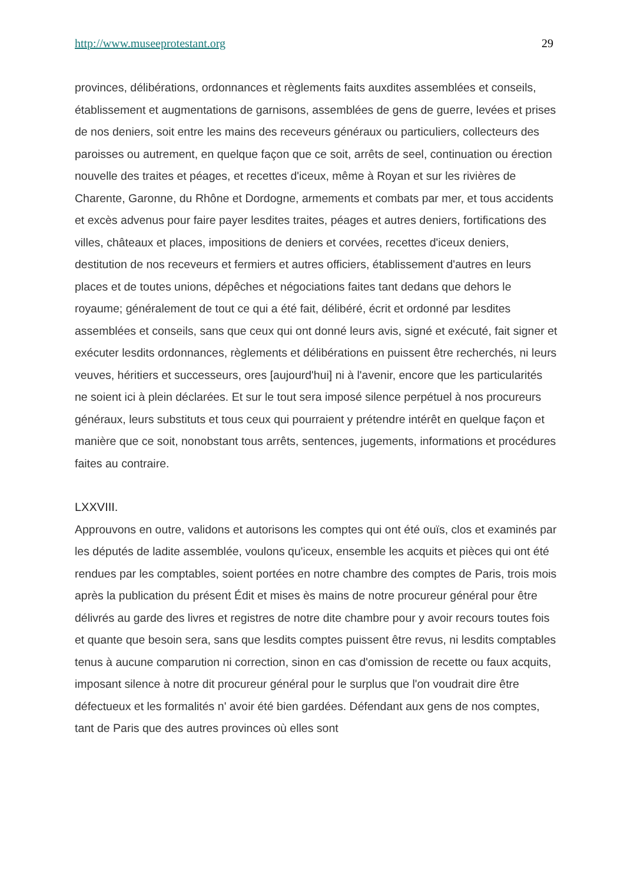http://www.museeprotestant.org 29
provinces, délibérations, ordonnances et règlements faits auxdites assemblées et conseils, établissement et augmentations de garnisons, assemblées de gens de guerre, levées et prises de nos deniers, soit entre les mains des receveurs généraux ou particuliers, collecteurs des paroisses ou autrement, en quelque façon que ce soit, arrêts de seel, continuation ou érection nouvelle des traites et péages, et recettes d'iceux, même à Royan et sur les rivières de Charente, Garonne, du Rhône et Dordogne, armements et combats par mer, et tous accidents et excès advenus pour faire payer lesdites traites, péages et autres deniers, fortifications des villes, châteaux et places, impositions de deniers et corvées, recettes d'iceux deniers, destitution de nos receveurs et fermiers et autres officiers, établissement d'autres en leurs places et de toutes unions, dépêches et négociations faites tant dedans que dehors le royaume; généralement de tout ce qui a été fait, délibéré, écrit et ordonné par lesdites assemblées et conseils, sans que ceux qui ont donné leurs avis, signé et exécuté, fait signer et exécuter lesdits ordonnances, règlements et délibérations en puissent être recherchés, ni leurs veuves, héritiers et successeurs, ores [aujourd'hui] ni à l'avenir, encore que les particularités ne soient ici à plein déclarées. Et sur le tout sera imposé silence perpétuel à nos procureurs généraux, leurs substituts et tous ceux qui pourraient y prétendre intérêt en quelque façon et manière que ce soit, nonobstant tous arrêts, sentences, jugements, informations et procédures faites au contraire.
LXXVIII.
Approuvons en outre, validons et autorisons les comptes qui ont été ouïs, clos et examinés par les députés de ladite assemblée, voulons qu'iceux, ensemble les acquits et pièces qui ont été rendues par les comptables, soient portées en notre chambre des comptes de Paris, trois mois après la publication du présent Édit et mises ès mains de notre procureur général pour être délivrés au garde des livres et registres de notre dite chambre pour y avoir recours toutes fois et quante que besoin sera, sans que lesdits comptes puissent être revus, ni lesdits comptables tenus à aucune comparution ni correction, sinon en cas d'omission de recette ou faux acquits, imposant silence à notre dit procureur général pour le surplus que l'on voudrait dire être défectueux et les formalités n' avoir été bien gardées. Défendant aux gens de nos comptes, tant de Paris que des autres provinces où elles sont